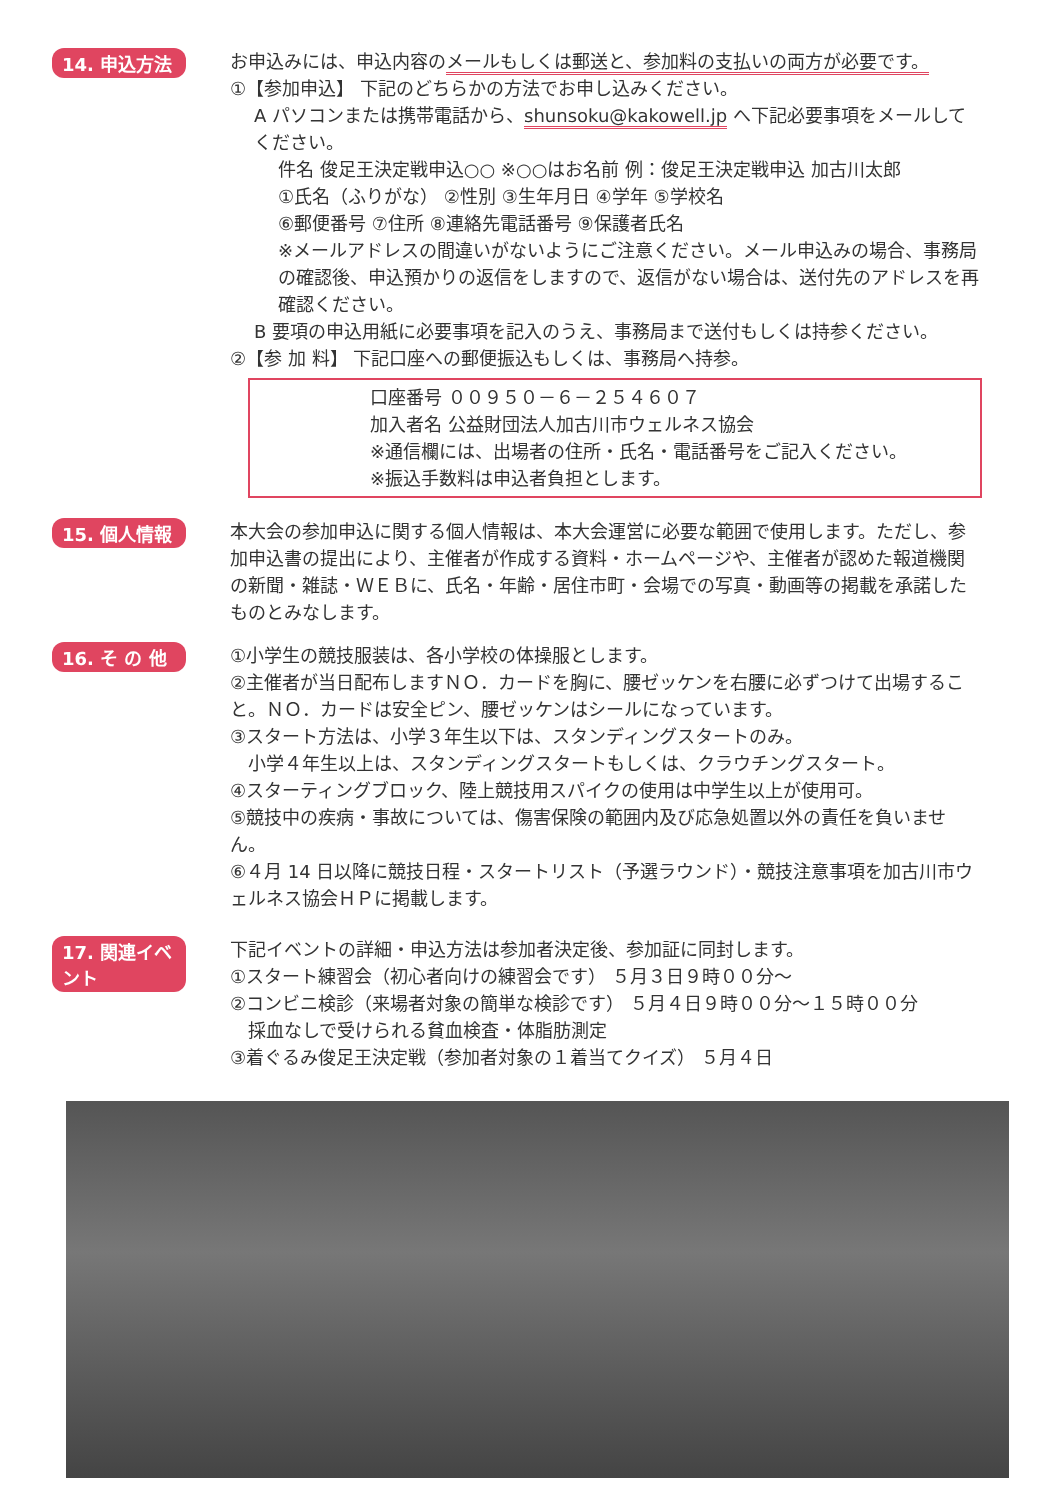14. 申込方法
お申込みには、申込内容のメールもしくは郵送と、参加料の支払いの両方が必要です。
①【参加申込】 下記のどちらかの方法でお申し込みください。
A パソコンまたは携帯電話から、shunsoku@kakowell.jp へ下記必要事項をメールしてください。
件名 俊足王決定戦申込○○ ※○○はお名前 例：俊足王決定戦申込 加古川太郎
①氏名（ふりがな） ②性別 ③生年月日 ④学年 ⑤学校名
⑥郵便番号 ⑦住所 ⑧連絡先電話番号 ⑨保護者氏名
※メールアドレスの間違いがないようにご注意ください。メール申込みの場合、事務局の確認後、申込預かりの返信をしますので、返信がない場合は、送付先のアドレスを再確認ください。
B 要項の申込用紙に必要事項を記入のうえ、事務局まで送付もしくは持参ください。
②【参 加 料】 下記口座への郵便振込もしくは、事務局へ持参。
口座番号 ００９５０－６－２５４６０７
加入者名 公益財団法人加古川市ウェルネス協会
※通信欄には、出場者の住所・氏名・電話番号をご記入ください。
※振込手数料は申込者負担とします。
15. 個人情報
本大会の参加申込に関する個人情報は、本大会運営に必要な範囲で使用します。ただし、参加申込書の提出により、主催者が作成する資料・ホームページや、主催者が認めた報道機関の新聞・雑誌・ＷＥＢに、氏名・年齢・居住市町・会場での写真・動画等の掲載を承諾したものとみなします。
16. そ の 他
①小学生の競技服装は、各小学校の体操服とします。
②主催者が当日配布しますＮＯ．カードを胸に、腰ゼッケンを右腰に必ずつけて出場すること。ＮＯ．カードは安全ピン、腰ゼッケンはシールになっています。
③スタート方法は、小学３年生以下は、スタンディングスタートのみ。
　小学４年生以上は、スタンディングスタートもしくは、クラウチングスタート。
④スターティングブロック、陸上競技用スパイクの使用は中学生以上が使用可。
⑤競技中の疾病・事故については、傷害保険の範囲内及び応急処置以外の責任を負いません。
⑥４月 14 日以降に競技日程・スタートリスト（予選ラウンド）・競技注意事項を加古川市ウェルネス協会ＨＰに掲載します。
17. 関連イベント
下記イベントの詳細・申込方法は参加者決定後、参加証に同封します。
①スタート練習会（初心者向けの練習会です） ５月３日９時００分～
②コンビニ検診（来場者対象の簡単な検診です） ５月４日９時００分～１５時００分
　採血なしで受けられる貧血検査・体脂肪測定
③着ぐるみ俊足王決定戦（参加者対象の１着当てクイズ） ５月４日